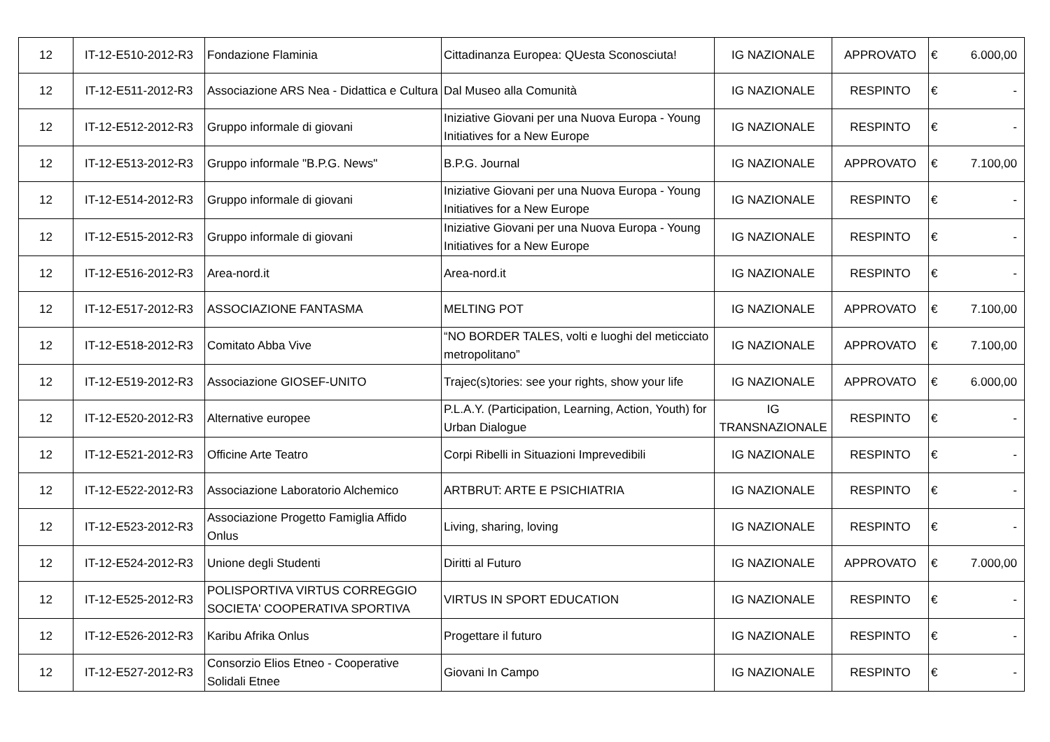| 12 | IT-12-E510-2012-R3 | Fondazione Flaminia | Cittadinanza Europea: QUesta Sconosciuta! | IG NAZIONALE | APPROVATO | € | 6.000,00 |
| 12 | IT-12-E511-2012-R3 | Associazione ARS Nea - Didattica e Cultura | Dal Museo alla Comunità | IG NAZIONALE | RESPINTO | € | - |
| 12 | IT-12-E512-2012-R3 | Gruppo informale di giovani | Iniziative Giovani per una Nuova Europa - Young Initiatives for a New Europe | IG NAZIONALE | RESPINTO | € | - |
| 12 | IT-12-E513-2012-R3 | Gruppo informale "B.P.G. News" | B.P.G. Journal | IG NAZIONALE | APPROVATO | € | 7.100,00 |
| 12 | IT-12-E514-2012-R3 | Gruppo informale di giovani | Iniziative Giovani per una Nuova Europa - Young Initiatives for a New Europe | IG NAZIONALE | RESPINTO | € | - |
| 12 | IT-12-E515-2012-R3 | Gruppo informale di giovani | Iniziative Giovani per una Nuova Europa - Young Initiatives for a New Europe | IG NAZIONALE | RESPINTO | € | - |
| 12 | IT-12-E516-2012-R3 | Area-nord.it | Area-nord.it | IG NAZIONALE | RESPINTO | € | - |
| 12 | IT-12-E517-2012-R3 | ASSOCIAZIONE FANTASMA | MELTING POT | IG NAZIONALE | APPROVATO | € | 7.100,00 |
| 12 | IT-12-E518-2012-R3 | Comitato Abba Vive | “NO BORDER TALES, volti e luoghi del meticciato metropolitano” | IG NAZIONALE | APPROVATO | € | 7.100,00 |
| 12 | IT-12-E519-2012-R3 | Associazione GIOSEF-UNITO | Trajec(s)tories: see your rights, show your life | IG NAZIONALE | APPROVATO | € | 6.000,00 |
| 12 | IT-12-E520-2012-R3 | Alternative europee | P.L.A.Y. (Participation, Learning, Action, Youth) for Urban Dialogue | IG TRANSNAZIONALE | RESPINTO | € | - |
| 12 | IT-12-E521-2012-R3 | Officine Arte Teatro | Corpi Ribelli in Situazioni Imprevedibili | IG NAZIONALE | RESPINTO | € | - |
| 12 | IT-12-E522-2012-R3 | Associazione Laboratorio Alchemico | ARTBRUT: ARTE E PSICHIATRIA | IG NAZIONALE | RESPINTO | € | - |
| 12 | IT-12-E523-2012-R3 | Associazione Progetto Famiglia Affido Onlus | Living, sharing, loving | IG NAZIONALE | RESPINTO | € | - |
| 12 | IT-12-E524-2012-R3 | Unione degli Studenti | Diritti al Futuro | IG NAZIONALE | APPROVATO | € | 7.000,00 |
| 12 | IT-12-E525-2012-R3 | POLISPORTIVA VIRTUS CORREGGIO SOCIETA' COOPERATIVA SPORTIVA | VIRTUS IN SPORT EDUCATION | IG NAZIONALE | RESPINTO | € | - |
| 12 | IT-12-E526-2012-R3 | Karibu Afrika Onlus | Progettare il futuro | IG NAZIONALE | RESPINTO | € | - |
| 12 | IT-12-E527-2012-R3 | Consorzio Elios Etneo - Cooperative Solidali Etnee | Giovani In Campo | IG NAZIONALE | RESPINTO | € | - |